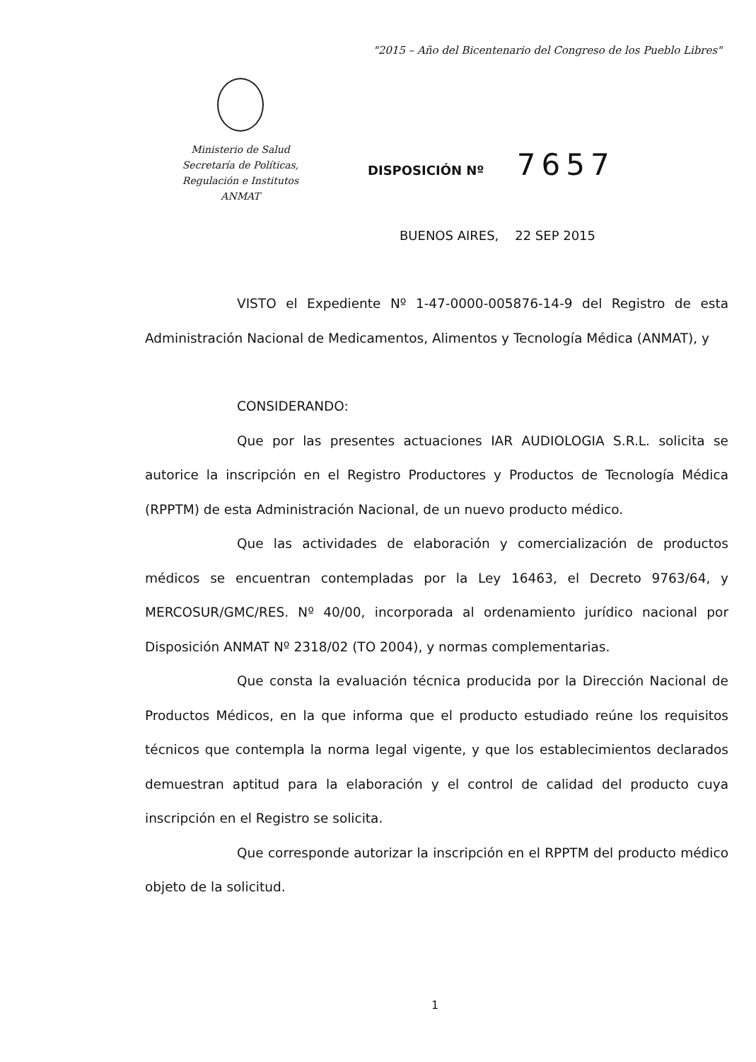"2015 – Año del Bicentenario del Congreso de los Pueblo Libres"
Ministerio de Salud
Secretaría de Políticas,
Regulación e Institutos
ANMAT
DISPOSICIÓN Nº 7657
BUENOS AIRES, 22 SEP 2015
VISTO el Expediente Nº 1-47-0000-005876-14-9 del Registro de esta Administración Nacional de Medicamentos, Alimentos y Tecnología Médica (ANMAT), y
CONSIDERANDO:
Que por las presentes actuaciones IAR AUDIOLOGIA S.R.L. solicita se autorice la inscripción en el Registro Productores y Productos de Tecnología Médica (RPPTM) de esta Administración Nacional, de un nuevo producto médico.
Que las actividades de elaboración y comercialización de productos médicos se encuentran contempladas por la Ley 16463, el Decreto 9763/64, y MERCOSUR/GMC/RES. Nº 40/00, incorporada al ordenamiento jurídico nacional por Disposición ANMAT Nº 2318/02 (TO 2004), y normas complementarias.
Que consta la evaluación técnica producida por la Dirección Nacional de Productos Médicos, en la que informa que el producto estudiado reúne los requisitos técnicos que contempla la norma legal vigente, y que los establecimientos declarados demuestran aptitud para la elaboración y el control de calidad del producto cuya inscripción en el Registro se solicita.
Que corresponde autorizar la inscripción en el RPPTM del producto médico objeto de la solicitud.
1